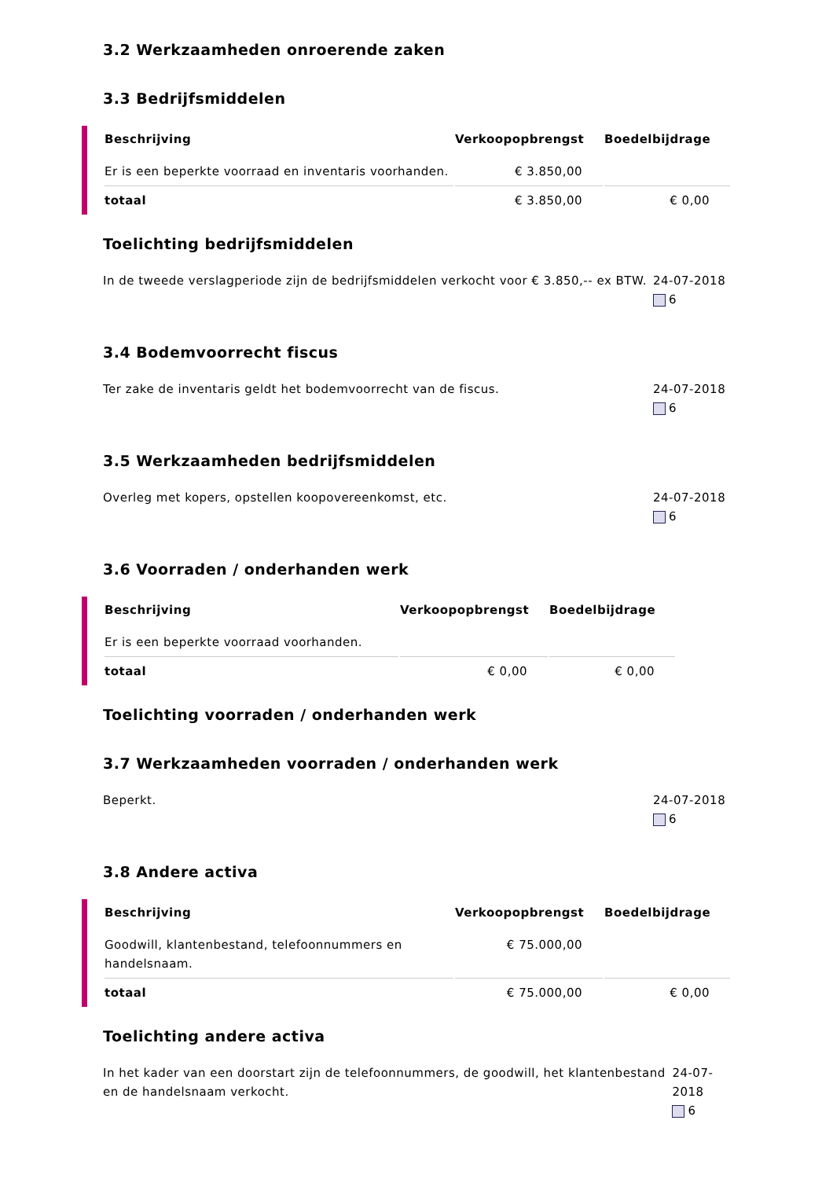3.2 Werkzaamheden onroerende zaken
3.3 Bedrijfsmiddelen
| Beschrijving | Verkoopopbrengst | Boedelbijdrage |
| --- | --- | --- |
| Er is een beperkte voorraad en inventaris voorhanden. | € 3.850,00 | |
| totaal | € 3.850,00 | € 0,00 |
Toelichting bedrijfsmiddelen
In de tweede verslagperiode zijn de bedrijfsmiddelen verkocht voor € 3.850,-- ex BTW.
24-07-2018
6
3.4 Bodemvoorrecht fiscus
Ter zake de inventaris geldt het bodemvoorrecht van de fiscus.
24-07-2018
6
3.5 Werkzaamheden bedrijfsmiddelen
Overleg met kopers, opstellen koopovereenkomst, etc.
24-07-2018
6
3.6 Voorraden / onderhanden werk
| Beschrijving | Verkoopopbrengst | Boedelbijdrage |
| --- | --- | --- |
| Er is een beperkte voorraad voorhanden. | | |
| totaal | € 0,00 | € 0,00 |
Toelichting voorraden / onderhanden werk
3.7 Werkzaamheden voorraden / onderhanden werk
Beperkt. 24-07-2018
6
3.8 Andere activa
| Beschrijving | Verkoopopbrengst | Boedelbijdrage |
| --- | --- | --- |
| Goodwill, klantenbestand, telefoonnummers en handelsnaam. | € 75.000,00 | |
| totaal | € 75.000,00 | € 0,00 |
Toelichting andere activa
In het kader van een doorstart zijn de telefoonnummers, de goodwill, het klantenbestand en de handelsnaam verkocht.
24-07-2018
6